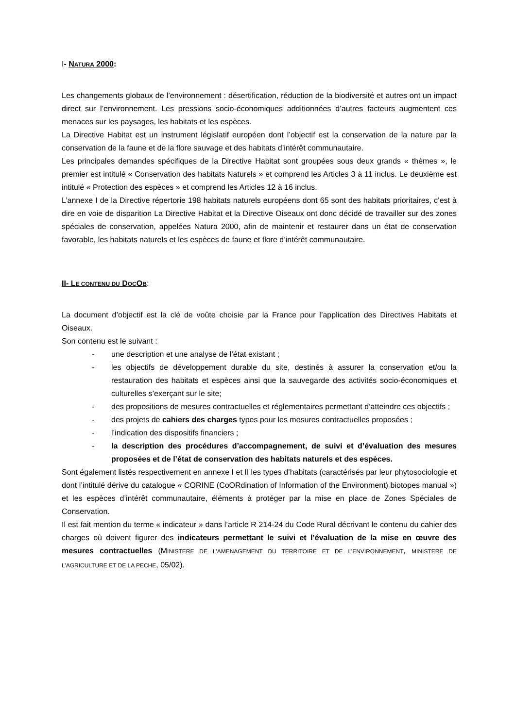I- NATURA 2000:
Les changements globaux de l’environnement : désertification, réduction de la biodiversité et autres ont un impact direct sur l’environnement. Les pressions socio-économiques additionnées d’autres facteurs augmentent ces menaces sur les paysages, les habitats et les espèces.
La Directive Habitat est un instrument législatif européen dont l’objectif est la conservation de la nature par la conservation de la faune et de la flore sauvage et des habitats d’intérêt communautaire.
Les principales demandes spécifiques de la Directive Habitat sont groupées sous deux grands « thèmes », le premier est intitulé « Conservation des habitats Naturels » et comprend les Articles 3 à 11 inclus. Le deuxième est intitulé « Protection des espèces » et comprend les Articles 12 à 16 inclus.
L’annexe I de la Directive répertorie 198 habitats naturels européens dont 65 sont des habitats prioritaires, c’est à dire en voie de disparition La Directive Habitat et la Directive Oiseaux ont donc décidé de travailler sur des zones spéciales de conservation, appelées Natura 2000, afin de maintenir et restaurer dans un état de conservation favorable, les habitats naturels et les espèces de faune et flore d’intérêt communautaire.
II- LE CONTENU DU DOCOB:
La document d’objectif est la clé de voûte choisie par la France pour l’application des Directives Habitats et Oiseaux.
Son contenu est le suivant :
- une description et une analyse de l’état existant ;
- les objectifs de développement durable du site, destinés à assurer la conservation et/ou la restauration des habitats et espèces ainsi que la sauvegarde des activités socio-économiques et culturelles s’exerçant sur le site;
- des propositions de mesures contractuelles et réglementaires permettant d’atteindre ces objectifs ;
- des projets de cahiers des charges types pour les mesures contractuelles proposées ;
- l’indication des dispositifs financiers ;
- la description des procédures d’accompagnement, de suivi et d’évaluation des mesures proposées et de l’état de conservation des habitats naturels et des espèces.
Sont également listés respectivement en annexe I et II les types d’habitats (caractérisés par leur phytosociologie et dont l’intitulé dérive du catalogue « CORINE (CoORdination of Information of the Environment) biotopes manual ») et les espèces d’intérêt communautaire, éléments à protéger par la mise en place de Zones Spéciales de Conservation.
Il est fait mention du terme « indicateur » dans l’article R 214-24 du Code Rural décrivant le contenu du cahier des charges où doivent figurer des indicateurs permettant le suivi et l’évaluation de la mise en œuvre des mesures contractuelles (MINISTERE DE L’AMENAGEMENT DU TERRITOIRE ET DE L’ENVIRONNEMENT, MINISTERE DE L’AGRICULTURE ET DE LA PECHE, 05/02).